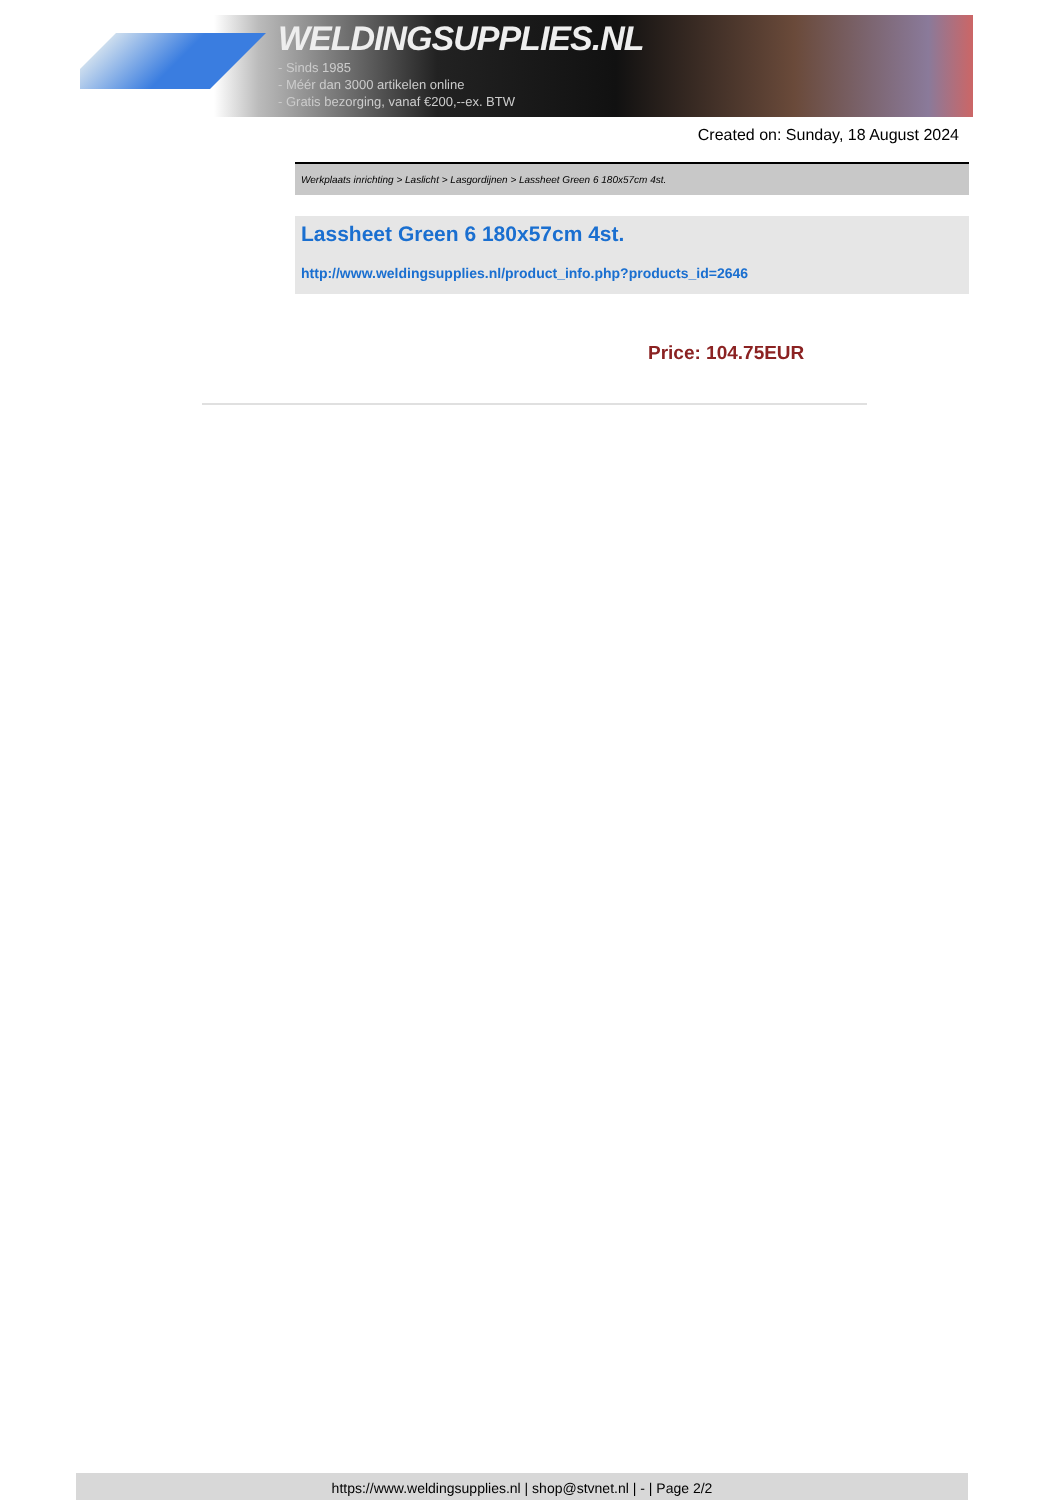WELDINGSUPPLIES.NL
- Sinds 1985
- Méér dan 3000 artikelen online
- Gratis bezorging, vanaf €200,--ex. BTW
Created on: Sunday, 18 August 2024
Werkplaats inrichting > Laslicht > Lasgordijnen > Lassheet Green 6 180x57cm 4st.
Lassheet Green 6 180x57cm 4st.
http://www.weldingsupplies.nl/product_info.php?products_id=2646
Price: 104.75EUR
https://www.weldingsupplies.nl | shop@stvnet.nl | - | Page 2/2